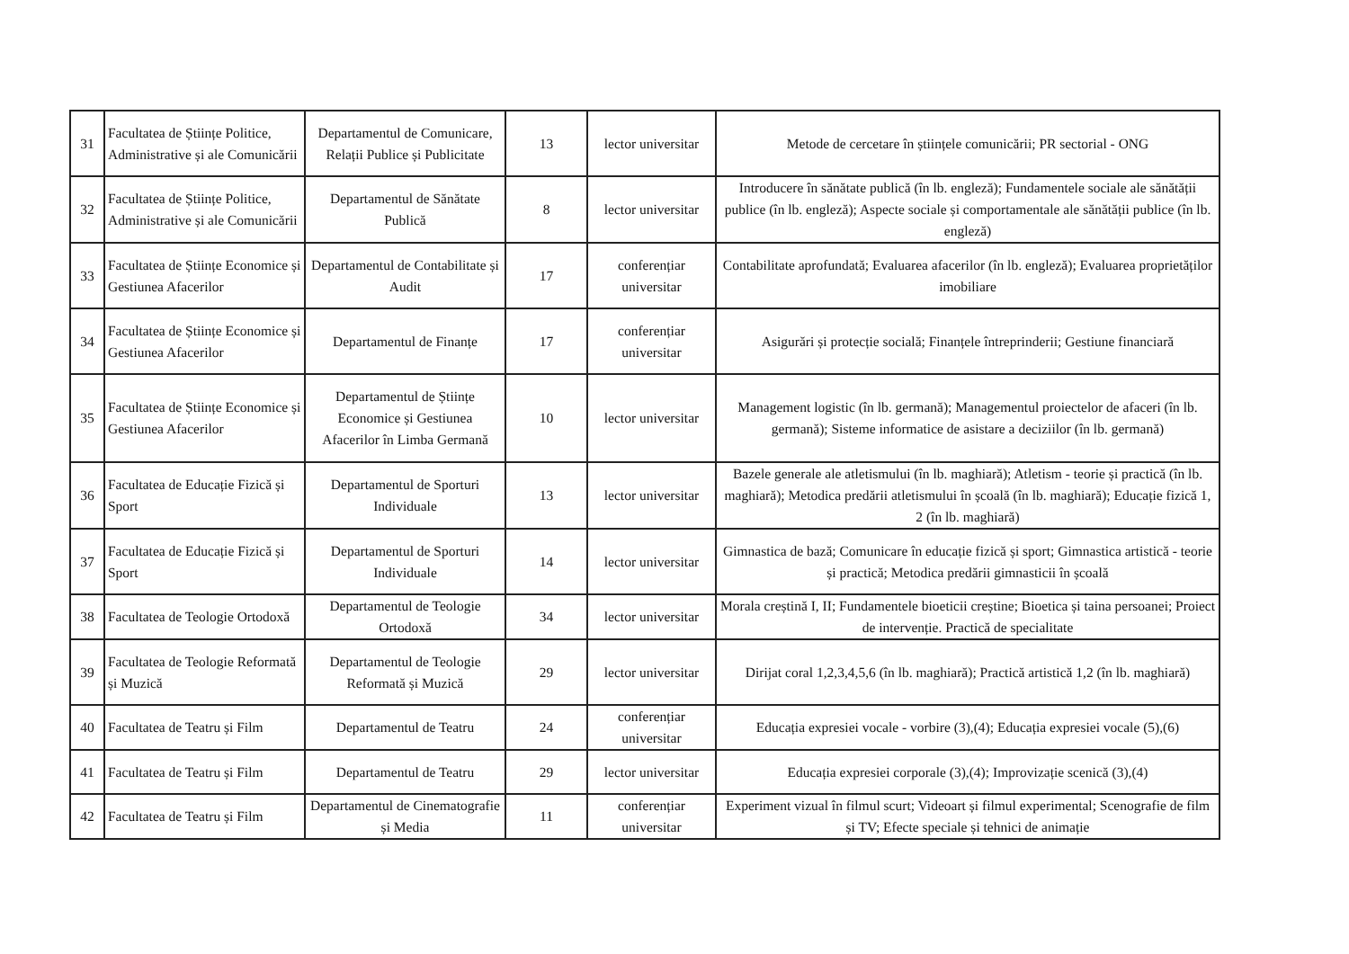| 31 | Facultatea de Științe Politice, Administrative și ale Comunicării | Departamentul de Comunicare, Relații Publice și Publicitate | 13 | lector universitar | Metode de cercetare în științele comunicării; PR sectorial - ONG |
| 32 | Facultatea de Științe Politice, Administrative și ale Comunicării | Departamentul de Sănătate Publică | 8 | lector universitar | Introducere în sănătate publică (în lb. engleză); Fundamentele sociale ale sănătății publice (în lb. engleză); Aspecte sociale și comportamentale ale sănătății publice (în lb. engleză) |
| 33 | Facultatea de Științe Economice și Gestiunea Afacerilor | Departamentul de Contabilitate și Audit | 17 | conferențiar universitar | Contabilitate aprofundată; Evaluarea afacerilor (în lb. engleză); Evaluarea proprietăților imobiliare |
| 34 | Facultatea de Științe Economice și Gestiunea Afacerilor | Departamentul de Finanțe | 17 | conferențiar universitar | Asigurări și protecție socială; Finanțele întreprinderii; Gestiune financiară |
| 35 | Facultatea de Științe Economice și Gestiunea Afacerilor | Departamentul de Științe Economice și Gestiunea Afacerilor în Limba Germană | 10 | lector universitar | Management logistic (în lb. germană); Managementul proiectelor de afaceri (în lb. germană); Sisteme informatice de asistare a deciziilor (în lb. germană) |
| 36 | Facultatea de Educație Fizică și Sport | Departamentul de Sporturi Individuale | 13 | lector universitar | Bazele generale ale atletismului (în lb. maghiară); Atletism - teorie și practică (în lb. maghiară); Metodica predării atletismului în școală (în lb. maghiară); Educație fizică 1, 2 (în lb. maghiară) |
| 37 | Facultatea de Educație Fizică și Sport | Departamentul de Sporturi Individuale | 14 | lector universitar | Gimnastica de bază; Comunicare în educație fizică și sport; Gimnastica artistică - teorie și practică; Metodica predării gimnasticii în școală |
| 38 | Facultatea de Teologie Ortodoxă | Departamentul de Teologie Ortodoxă | 34 | lector universitar | Morala creștină I, II; Fundamentele bioeticii creștine; Bioetica și taina persoanei; Proiect de intervenție. Practică de specialitate |
| 39 | Facultatea de Teologie Reformată și Muzică | Departamentul de Teologie Reformată și Muzică | 29 | lector universitar | Dirijat coral 1,2,3,4,5,6 (în lb. maghiară); Practică artistică 1,2 (în lb. maghiară) |
| 40 | Facultatea de Teatru și Film | Departamentul de Teatru | 24 | conferențiar universitar | Educația expresiei vocale - vorbire (3),(4); Educația expresiei vocale (5),(6) |
| 41 | Facultatea de Teatru și Film | Departamentul de Teatru | 29 | lector universitar | Educația expresiei corporale (3),(4); Improvizație scenică (3),(4) |
| 42 | Facultatea de Teatru și Film | Departamentul de Cinematografie și Media | 11 | conferențiar universitar | Experiment vizual în filmul scurt; Videoart și filmul experimental; Scenografie de film și TV; Efecte speciale și tehnici de animație |